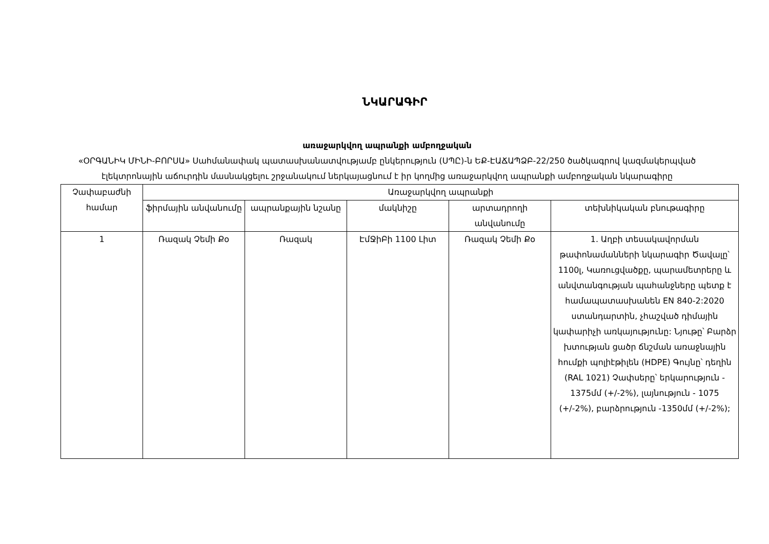ՆԿԱՐԱԳԻՐ
առաջարկվող ապրանքի ամբողջական
«ՕՐԳԱՆԻԿ ՄԻՆԻ-ԲՈՐՍԱ» Սահմանափակ պատասխանատվությամբ ընկերություն (ՍՊԸ)-ն ԵՔ-ԷԱՃԱՊՁԲ-22/250 ծածկագրով կազմակերպված էլեկտրոնային աճուրդին մասնակցելու շրջանակում ներկայացնում է իր կողմից առաջարկվող ապրանքի ամբողջական նկարագիրը
| Չափաբաժնի համար | Առաջարկվող ապրանքի | | | | |
| --- | --- | --- | --- | --- | --- |
| | ֆիրմային անվանումը | ապրանքային նշանը | մակնիշը | արտադրողի անվանումը | տեխնիկական բնութագիրը |
| 1 | Ռազակ Չեմի Քօ | Ռազակ | ԷմՋիԲի 1100 Լիտ | Ռազակ Չեմի Քօ | 1. Աղբի տեսակավորման թափոնամանների նկարագիր Ծավալը՝ 1100լ, Կառուցվածքը, պարամետրերը և անվտանգության պահանջները պետք է համապատասխանեն EN 840-2:2020 ստանդարտին, չհաշված դիմային կափարիչի առկայությունը: Նյութը՝ Բարձր խտության ցածր ճնշման առաջնային հումքի պոլիէթիլեն (HDPE) Գույնը՝ դեղին (RAL 1021) Չափսերը՝ երկարություն - 1375մմ (+/-2%), լայնություն - 1075 (+/-2%), բարձրություն -1350մմ (+/-2%); |